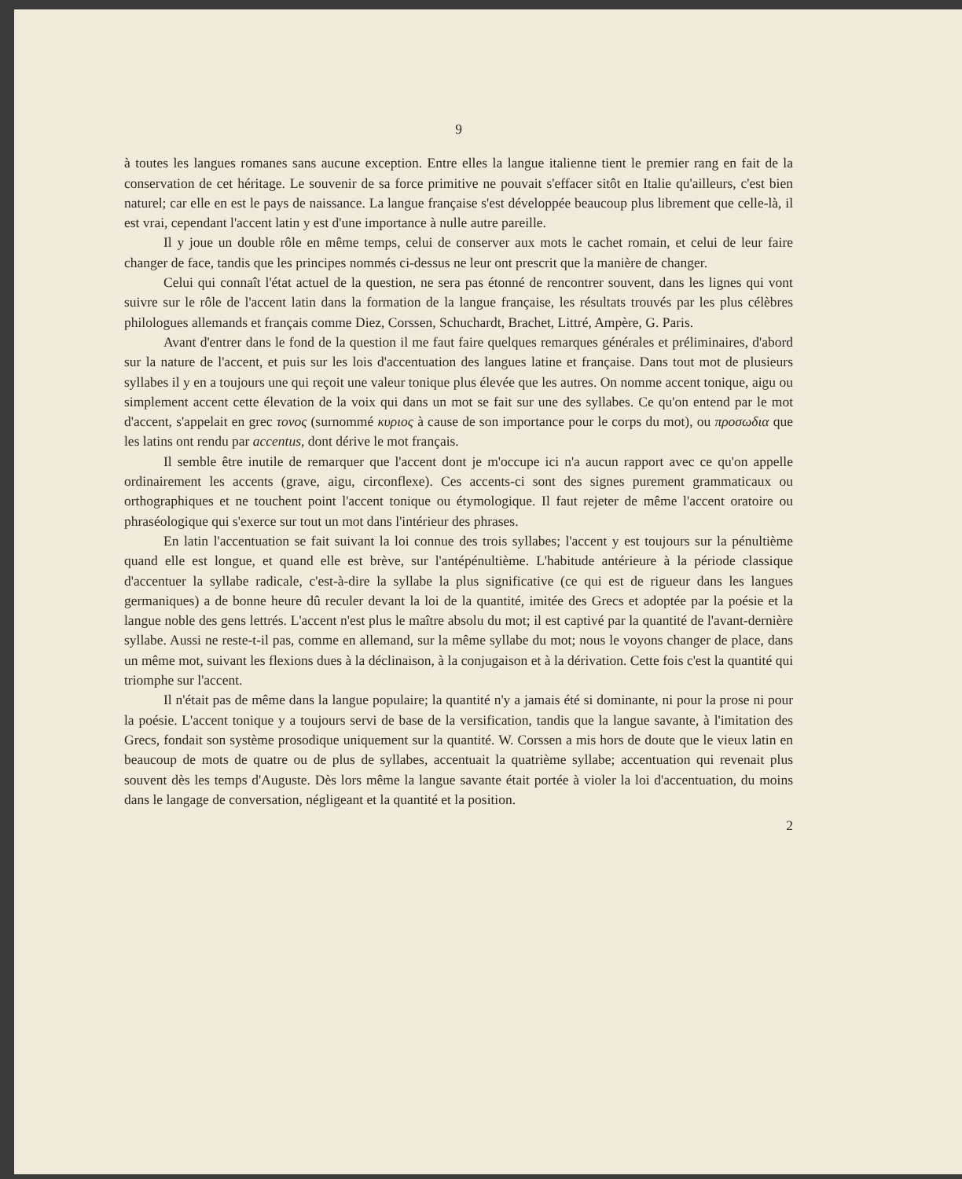9
à toutes les langues romanes sans aucune exception. Entre elles la langue italienne tient le premier rang en fait de la conservation de cet héritage. Le souvenir de sa force primitive ne pouvait s'effacer sitôt en Italie qu'ailleurs, c'est bien naturel; car elle en est le pays de naissance. La langue française s'est développée beaucoup plus librement que celle-là, il est vrai, cependant l'accent latin y est d'une importance à nulle autre pareille.
Il y joue un double rôle en même temps, celui de conserver aux mots le cachet romain, et celui de leur faire changer de face, tandis que les principes nommés ci-dessus ne leur ont prescrit que la manière de changer.
Celui qui connaît l'état actuel de la question, ne sera pas étonné de rencontrer souvent, dans les lignes qui vont suivre sur le rôle de l'accent latin dans la formation de la langue française, les résultats trouvés par les plus célèbres philologues allemands et français comme Diez, Corssen, Schuchardt, Brachet, Littré, Ampère, G. Paris.
Avant d'entrer dans le fond de la question il me faut faire quelques remarques générales et préliminaires, d'abord sur la nature de l'accent, et puis sur les lois d'accentuation des langues latine et française. Dans tout mot de plusieurs syllabes il y en a toujours une qui reçoit une valeur tonique plus élevée que les autres. On nomme accent tonique, aigu ou simplement accent cette élevation de la voix qui dans un mot se fait sur une des syllabes. Ce qu'on entend par le mot d'accent, s'appelait en grec τονος (surnommé κυριος à cause de son importance pour le corps du mot), ou προσωδια que les latins ont rendu par accentus, dont dérive le mot français.
Il semble être inutile de remarquer que l'accent dont je m'occupe ici n'a aucun rapport avec ce qu'on appelle ordinairement les accents (grave, aigu, circonflexe). Ces accents-ci sont des signes purement grammaticaux ou orthographiques et ne touchent point l'accent tonique ou étymologique. Il faut rejeter de même l'accent oratoire ou phraséologique qui s'exerce sur tout un mot dans l'intérieur des phrases.
En latin l'accentuation se fait suivant la loi connue des trois syllabes; l'accent y est toujours sur la pénultième quand elle est longue, et quand elle est brève, sur l'antépénultième. L'habitude antérieure à la période classique d'accentuer la syllabe radicale, c'est-à-dire la syllabe la plus significative (ce qui est de rigueur dans les langues germaniques) a de bonne heure dû reculer devant la loi de la quantité, imitée des Grecs et adoptée par la poésie et la langue noble des gens lettrés. L'accent n'est plus le maître absolu du mot; il est captivé par la quantité de l'avant-dernière syllabe. Aussi ne reste-t-il pas, comme en allemand, sur la même syllabe du mot; nous le voyons changer de place, dans un même mot, suivant les flexions dues à la déclinaison, à la conjugaison et à la dérivation. Cette fois c'est la quantité qui triomphe sur l'accent.
Il n'était pas de même dans la langue populaire; la quantité n'y a jamais été si dominante, ni pour la prose ni pour la poésie. L'accent tonique y a toujours servi de base de la versification, tandis que la langue savante, à l'imitation des Grecs, fondait son système prosodique uniquement sur la quantité. W. Corssen a mis hors de doute que le vieux latin en beaucoup de mots de quatre ou de plus de syllabes, accentuait la quatrième syllabe; accentuation qui revenait plus souvent dès les temps d'Auguste. Dès lors même la langue savante était portée à violer la loi d'accentuation, du moins dans le langage de conversation, négligeant et la quantité et la position.
2